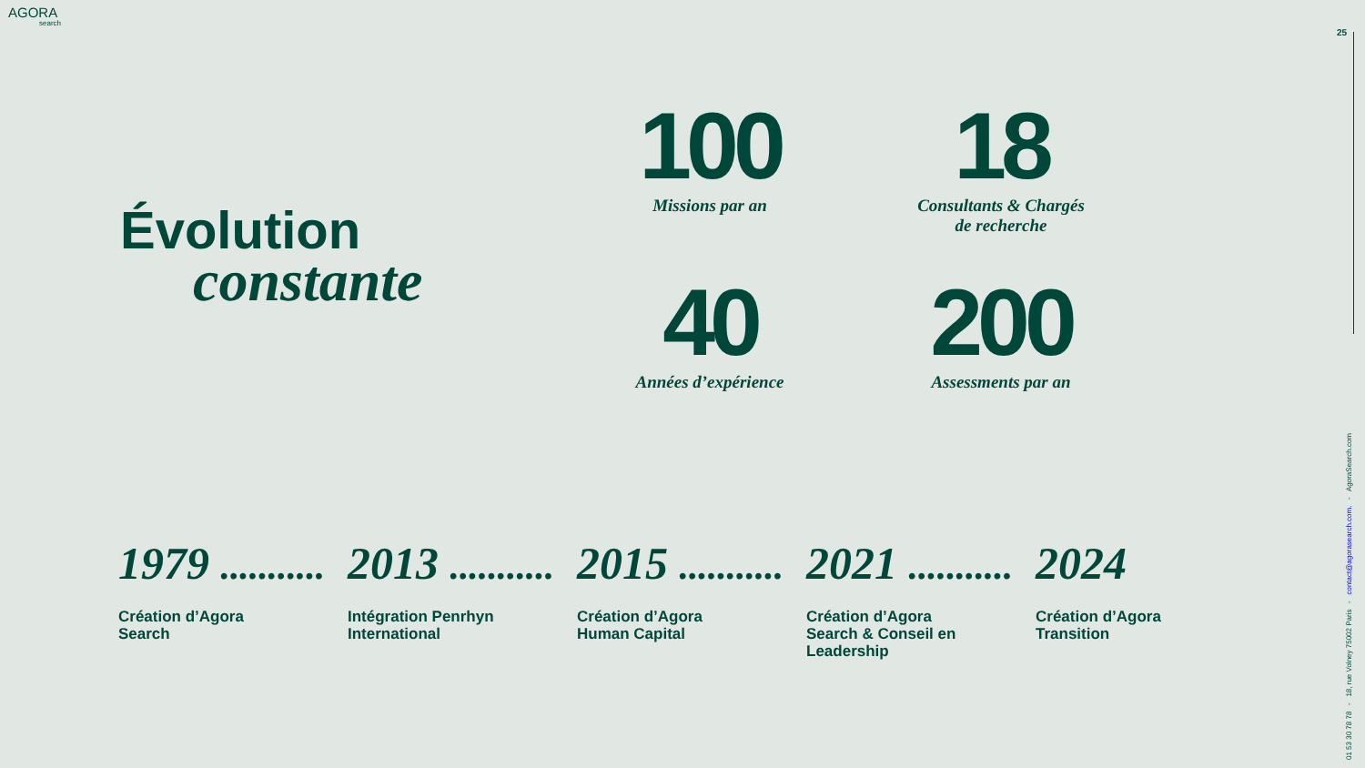AGORA
search
25
01 53 30 78 78 - 18, rue Volney 75002 Paris - contact@agorasearch.com. - AgoraSearch.com
Évolution
constante
100
Missions par an
18
Consultants & Chargés
de recherche
40
Années d’expérience
200
Assessments par an
1979 ...........
Création d’Agora
Search
2013 ...........
Intégration Penrhyn
International
2015 ...........
Création d’Agora
Human Capital
2021 ...........
Création d’Agora
Search & Conseil en
Leadership
2024
Création d’Agora
Transition